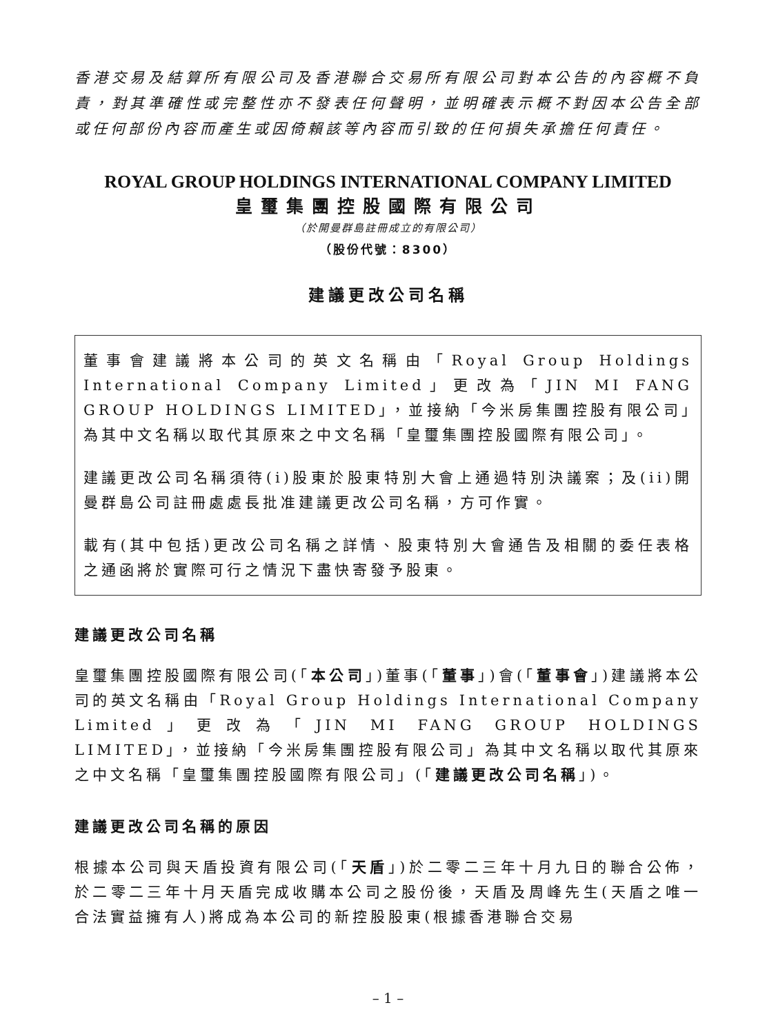香港交易及結算所有限公司及香港聯合交易所有限公司對本公告的內容概不負責，對其準確性或完整性亦不發表任何聲明，並明確表示概不對因本公告全部或任何部份內容而產生或因倚賴該等內容而引致的任何損失承擔任何責任。
ROYAL GROUP HOLDINGS INTERNATIONAL COMPANY LIMITED
皇璽集團控股國際有限公司
（於開曼群島註冊成立的有限公司）
（股份代號：8300）
建議更改公司名稱
董事會建議將本公司的英文名稱由「Royal Group Holdings International Company Limited」更改為「JIN MI FANG GROUP HOLDINGS LIMITED」，並接納「今米房集團控股有限公司」為其中文名稱以取代其原來之中文名稱「皇璽集團控股國際有限公司」。
建議更改公司名稱須待(i)股東於股東特別大會上通過特別決議案；及(ii)開曼群島公司註冊處處長批准建議更改公司名稱，方可作實。
載有(其中包括)更改公司名稱之詳情、股東特別大會通告及相關的委任表格之通函將於實際可行之情況下盡快寄發予股東。
建議更改公司名稱
皇璽集團控股國際有限公司(「本公司」)董事(「董事」)會(「董事會」)建議將本公司的英文名稱由「Royal Group Holdings International Company Limited」更改為「JIN MI FANG GROUP HOLDINGS LIMITED」，並接納「今米房集團控股有限公司」為其中文名稱以取代其原來之中文名稱「皇璽集團控股國際有限公司」(「建議更改公司名稱」)。
建議更改公司名稱的原因
根據本公司與天盾投資有限公司(「天盾」)於二零二三年十月九日的聯合公佈，於二零二三年十月天盾完成收購本公司之股份後，天盾及周峰先生(天盾之唯一合法實益擁有人)將成為本公司的新控股股東(根據香港聯合交易
– 1 –